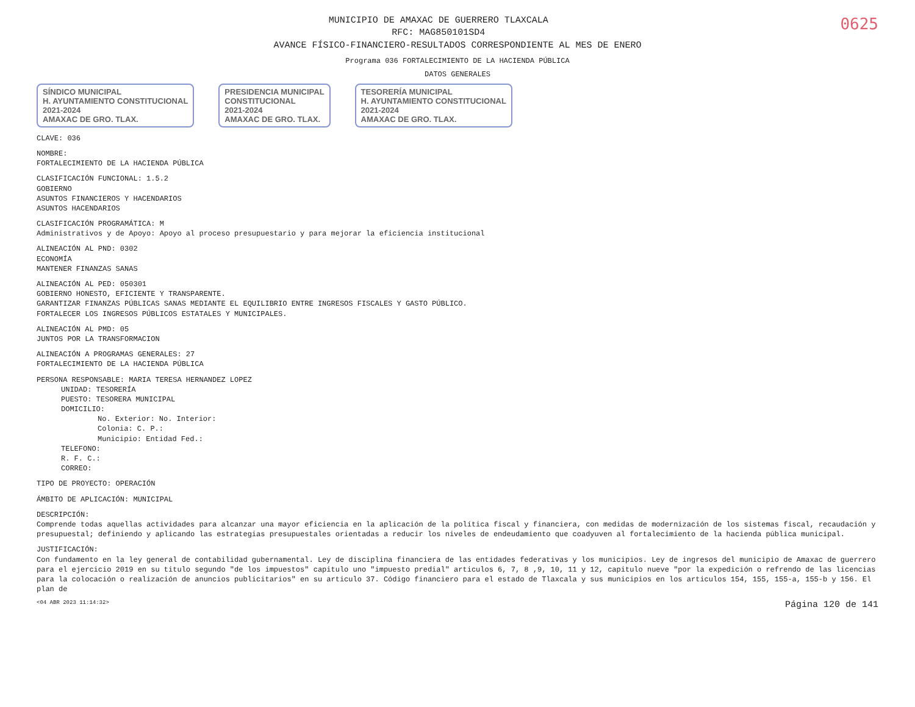0625
MUNICIPIO DE AMAXAC DE GUERRERO TLAXCALA
RFC: MAG850101SD4
AVANCE FÍSICO-FINANCIERO-RESULTADOS CORRESPONDIENTE AL MES DE ENERO
Programa 036 FORTALECIMIENTO DE LA HACIENDA PÚBLICA
DATOS GENERALES
SÍNDICO MUNICIPAL
H. AYUNTAMIENTO CONSTITUCIONAL
2021-2024
AMAXAC DE GRO. TLAX.
PRESIDENCIA MUNICIPAL
CONSTITUCIONAL
2021-2024
AMAXAC DE GRO. TLAX.
TESORERÍA MUNICIPAL
H. AYUNTAMIENTO CONSTITUCIONAL
2021-2024
AMAXAC DE GRO. TLAX.
CLAVE: 036
NOMBRE:
FORTALECIMIENTO DE LA HACIENDA PÚBLICA
CLASIFICACIÓN FUNCIONAL: 1.5.2
GOBIERNO
ASUNTOS FINANCIEROS Y HACENDARIOS
ASUNTOS HACENDARIOS
CLASIFICACIÓN PROGRAMÁTICA: M
Administrativos y de Apoyo: Apoyo al proceso presupuestario y para mejorar la eficiencia institucional
ALINEACIÓN AL PND: 0302
ECONOMÍA
MANTENER FINANZAS SANAS
ALINEACIÓN AL PED: 050301
GOBIERNO HONESTO, EFICIENTE Y TRANSPARENTE.
GARANTIZAR FINANZAS PÚBLICAS SANAS MEDIANTE EL EQUILIBRIO ENTRE INGRESOS FISCALES Y GASTO PÚBLICO.
FORTALECER LOS INGRESOS PÚBLICOS ESTATALES Y MUNICIPALES.
ALINEACIÓN AL PMD: 05
JUNTOS POR LA TRANSFORMACION
ALINEACIÓN A PROGRAMAS GENERALES: 27
FORTALECIMIENTO DE LA HACIENDA PÚBLICA
PERSONA RESPONSABLE: MARIA TERESA HERNANDEZ LOPEZ
UNIDAD: TESORERÍA
PUESTO: TESORERA MUNICIPAL
DOMICILIO:
No. Exterior: No. Interior:
Colonia: C. P.:
Municipio: Entidad Fed.:
TELEFONO:
R. F. C.:
CORREO:
TIPO DE PROYECTO: OPERACIÓN
ÁMBITO DE APLICACIÓN: MUNICIPAL
DESCRIPCIÓN:
Comprende todas aquellas actividades para alcanzar una mayor eficiencia en la aplicación de la política fiscal y financiera, con medidas de modernización de los sistemas fiscal, recaudación y presupuestal; definiendo y aplicando las estrategias presupuestales orientadas a reducir los niveles de endeudamiento que coadyuven al fortalecimiento de la hacienda pública municipal.
JUSTIFICACIÓN:
Con fundamento en la ley general de contabilidad gubernamental. Ley de disciplina financiera de las entidades federativas y los municipios. Ley de ingresos del municipio de Amaxac de guerrero para el ejercicio 2019 en su titulo segundo "de los impuestos" capitulo uno "impuesto predial" articulos 6, 7, 8 ,9, 10, 11 y 12, capitulo nueve "por la expedición o refrendo de las licencias para la colocación o realización de anuncios publicitarios" en su articulo 37. Código financiero para el estado de Tlaxcala y sus municipios en los articulos 154, 155, 155-a, 155-b y 156. El plan de
<04 ABR 2023 11:14:32> Página 120 de 141